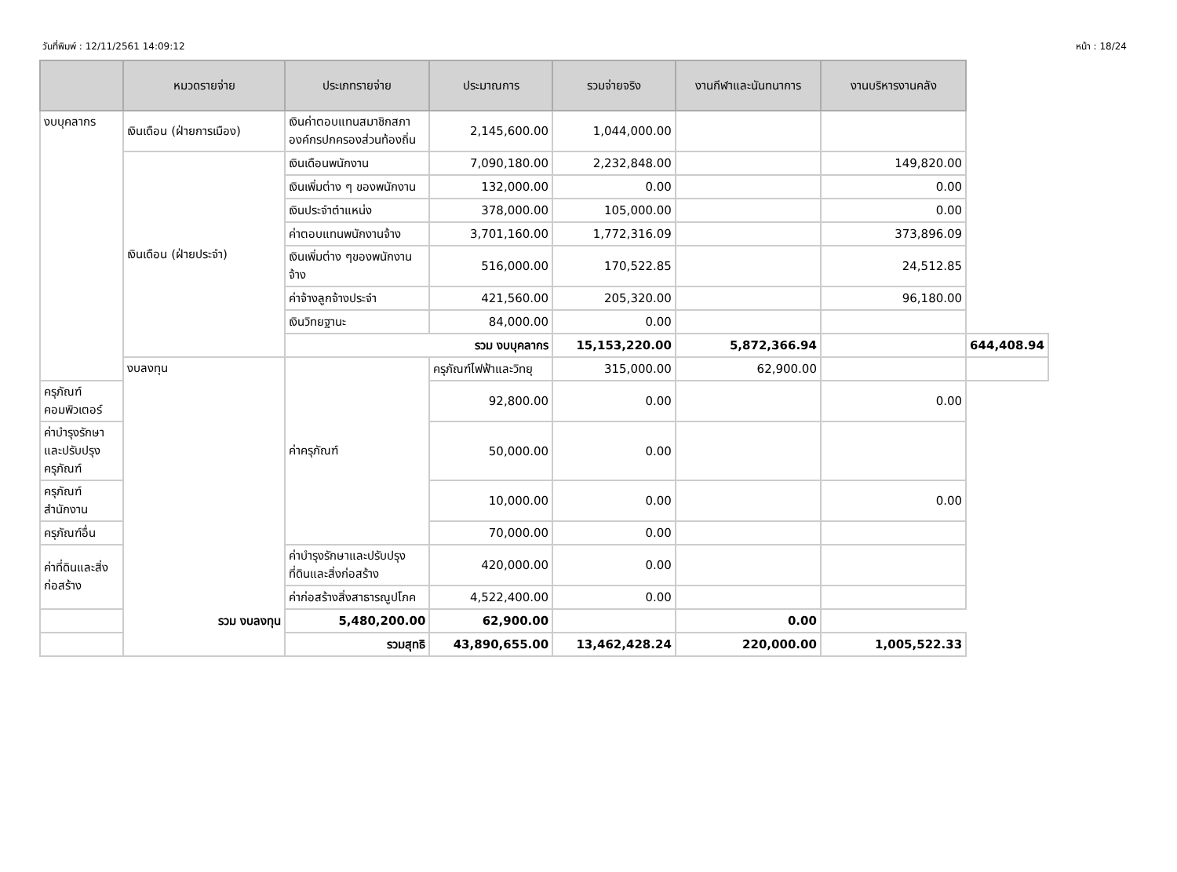วันที่พิมพ์ : 12/11/2561 14:09:12 หน้า : 18/24
| | หมวดรายจ่าย | ประเภทรายจ่าย | ประมาณการ | รวมจ่ายจริง | งานกีฬาและนันทนาการ | งานบริหารงานคลัง | |
| --- | --- | --- | --- | --- | --- | --- | --- |
| งบบุคลากร | เงินเดือน (ฝ่ายการเมือง) | เงินค่าตอบแทนสมาชิกสภาองค์กรปกครองส่วนท้องถิ่น | 2,145,600.00 | 1,044,000.00 | | | |
| | เงินเดือน (ฝ่ายประจำ) | เงินเดือนพนักงาน | 7,090,180.00 | 2,232,848.00 | | 149,820.00 | |
| | | เงินเพิ่มต่าง ๆ ของพนักงาน | 132,000.00 | 0.00 | | 0.00 | |
| | | เงินประจำตำแหน่ง | 378,000.00 | 105,000.00 | | 0.00 | |
| | | ค่าตอบแทนพนักงานจ้าง | 3,701,160.00 | 1,772,316.09 | | 373,896.09 | |
| | | เงินเพิ่มต่าง ๆของพนักงานจ้าง | 516,000.00 | 170,522.85 | | 24,512.85 | |
| | | ค่าจ้างลูกจ้างประจำ | 421,560.00 | 205,320.00 | | 96,180.00 | |
| | | เงินวิทยฐานะ | 84,000.00 | 0.00 | | | |
| | | รวม งบบุคลากร | | 15,153,220.00 | 5,872,366.94 | | 644,408.94 |
| | งบลงทุน | ค่าครุภัณฑ์ | ครุภัณฑ์ไฟฟ้าและวิทยุ | 315,000.00 | 62,900.00 | | |
| ครุภัณฑ์คอมพิวเตอร์ | | | 92,800.00 | 0.00 | | 0.00 | |
| ค่าบำรุงรักษาและปรับปรุงครุภัณฑ์ | | | 50,000.00 | 0.00 | | | |
| ครุภัณฑ์สำนักงาน | | | 10,000.00 | 0.00 | | 0.00 | |
| ครุภัณฑ์อื่น | | | 70,000.00 | 0.00 | | | |
| ค่าที่ดินและสิ่งก่อสร้าง | | ค่าบำรุงรักษาและปรับปรุงที่ดินและสิ่งก่อสร้าง | 420,000.00 | 0.00 | | | |
| | | ค่าก่อสร้างสิ่งสาธารณูปโภค | 4,522,400.00 | 0.00 | | | |
| รวม งบลงทุน | | 5,480,200.00 | 62,900.00 | | 0.00 | | |
| รวมสุทธิ | | | 43,890,655.00 | 13,462,428.24 | 220,000.00 | 1,005,522.33 | |